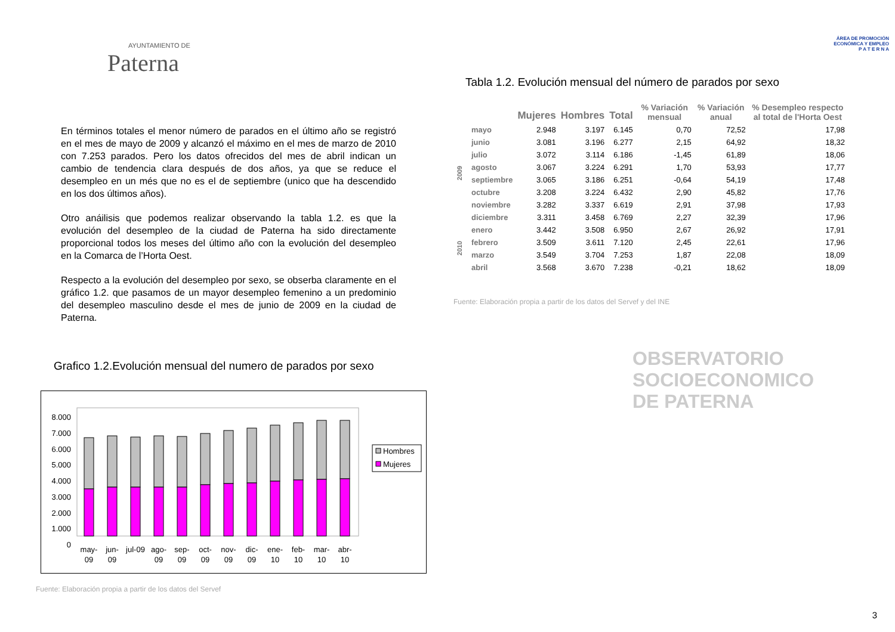AYUNTAMIENTO DE
Paterna
En términos totales el menor número de parados en el último año se registró en el mes de mayo de 2009 y alcanzó el máximo en el mes de marzo de 2010 con 7.253 parados. Pero los datos ofrecidos del mes de abril indican un cambio de tendencia clara después de dos años, ya que se reduce el desempleo en un més que no es el de septiembre (unico que ha descendido en los dos últimos años).
Otro anáilisis que podemos realizar observando la tabla 1.2. es que la evolución del desempleo de la ciudad de Paterna ha sido directamente proporcional todos los meses del último año con la evolución del desempleo en la Comarca de l’Horta Oest.
Respecto a la evolución del desempleo por sexo, se obserba claramente en el gráfico 1.2. que pasamos de un mayor desempleo femenino a un predominio del desempleo masculino desde el mes de junio de 2009 en la ciudad de Paterna.
Grafico 1.2.Evolución mensual del numero de parados por sexo
8.000
7.000
6.000
5.000
4.000
3.000
2.000
1.000
0
may-
09
jun-
09
jul-09
ago-
09
sep-
09
oct-
09
nov-
09
dic-
09
ene-
10
feb-
10
mar-
10
abr-
10
Hombres
Mujeres
Fuente: Elaboración propia a partir de los datos del Servef
ÁREA DE PROMOCIÓN
ECONÓMICA Y EMPLEO
P A T E R N A
Tabla 1.2. Evolución mensual del número de parados por sexo
| | | Mujeres | Hombres | Total | % Variación mensual | % Variación anual | % Desempleo respecto al total de l'Horta Oest |
| --- | --- | --- | --- | --- | --- | --- | --- |
| 2009 | mayo | 2.948 | 3.197 | 6.145 | 0,70 | 72,52 | 17,98 |
| | junio | 3.081 | 3.196 | 6.277 | 2,15 | 64,92 | 18,32 |
| | julio | 3.072 | 3.114 | 6.186 | -1,45 | 61,89 | 18,06 |
| | agosto | 3.067 | 3.224 | 6.291 | 1,70 | 53,93 | 17,77 |
| | septiembre | 3.065 | 3.186 | 6.251 | -0,64 | 54,19 | 17,48 |
| | octubre | 3.208 | 3.224 | 6.432 | 2,90 | 45,82 | 17,76 |
| | noviembre | 3.282 | 3.337 | 6.619 | 2,91 | 37,98 | 17,93 |
| | diciembre | 3.311 | 3.458 | 6.769 | 2,27 | 32,39 | 17,96 |
| 2010 | enero | 3.442 | 3.508 | 6.950 | 2,67 | 26,92 | 17,91 |
| | febrero | 3.509 | 3.611 | 7.120 | 2,45 | 22,61 | 17,96 |
| | marzo | 3.549 | 3.704 | 7.253 | 1,87 | 22,08 | 18,09 |
| | abril | 3.568 | 3.670 | 7.238 | -0,21 | 18,62 | 18,09 |
Fuente: Elaboración propia a partir de los datos del Servef y del INE
OBSERVATORIO
SOCIOECONOMICO
DE PATERNA
3